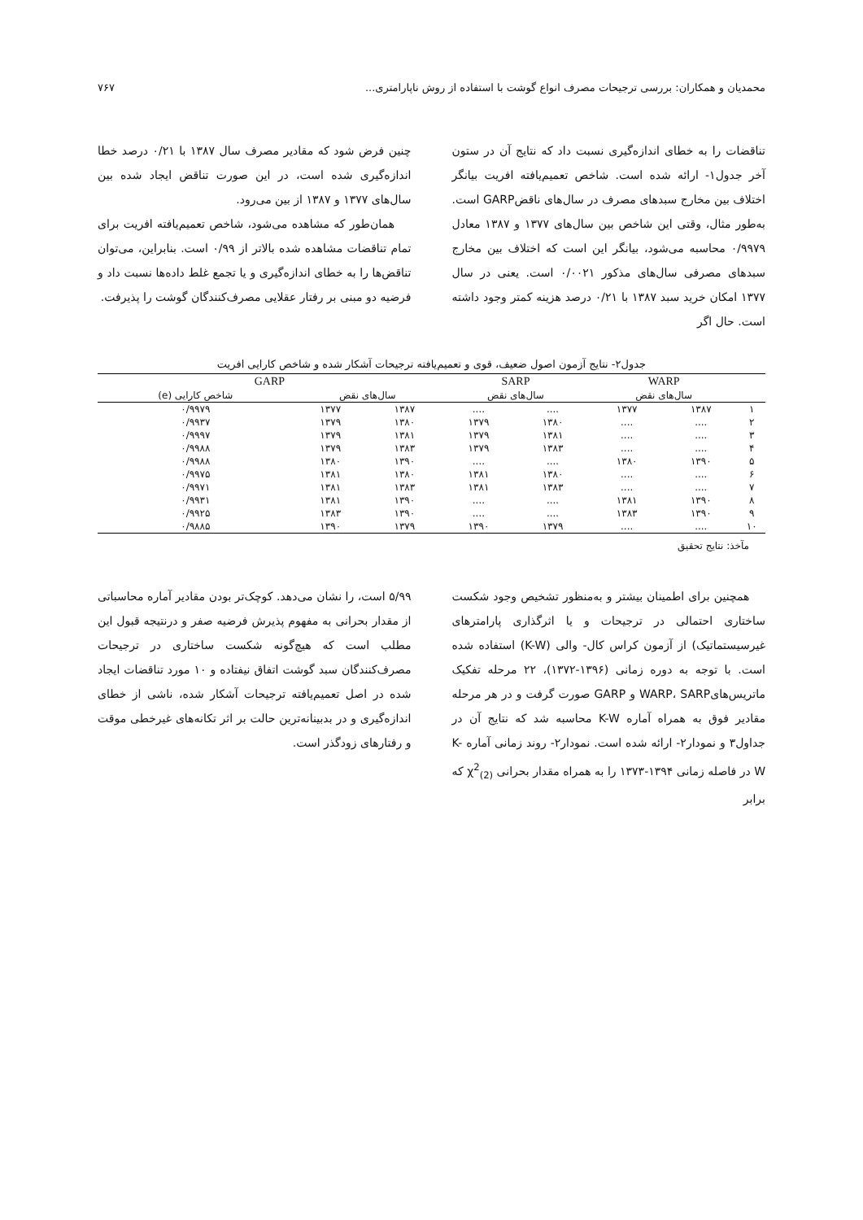محمدیان و همکاران: بررسی ترجیحات مصرف انواع گوشت با استفاده از روش ناپارامتری... ۷۶۷
تناقضات را به خطای اندازه‌گیری نسبت داد که نتایج آن در ستون آخر جدول۱- ارائه شده است. شاخص تعمیم‌یافته افریت بیانگر اختلاف بین مخارج سبدهای مصرف در سال‌های ناقضGARP است. به‌طور مثال، وقتی این شاخص بین سال‌های ۱۳۷۷ و ۱۳۸۷ معادل ۰/۹۹۷۹ محاسبه می‌شود، بیانگر این است که اختلاف بین مخارج سبدهای مصرفی سال‌های مذکور ۰/۰۰۲۱ است. یعنی در سال ۱۳۷۷ امکان خرید سبد ۱۳۸۷ با ۰/۲۱ درصد هزینه کمتر وجود داشته است. حال اگر
چنین فرض شود که مقادیر مصرف سال ۱۳۸۷ با ۰/۲۱ درصد خطا اندازه‌گیری شده است، در این صورت تناقض ایجاد شده بین سال‌های ۱۳۷۷ و ۱۳۸۷ از بین می‌رود.
همان‌طور که مشاهده می‌شود، شاخص تعمیم‌یافته افریت برای تمام تناقضات مشاهده شده بالاتر از ۰/۹۹ است. بنابراین، می‌توان تناقض‌ها را به خطای اندازه‌گیری و یا تجمع غلط داده‌ها نسبت داد و فرضیه دو مبنی بر رفتار عقلایی مصرف‌کنندگان گوشت را پذیرفت.
جدول۲- نتایج آزمون اصول ضعیف، قوی و تعمیم‌یافته ترجیحات آشکار شده و شاخص کارایی افریت
| | WARP | | SARP | | GARP | | |
| --- | --- | --- | --- | --- | --- | --- | --- |
| | سال‌های نقض | | سال‌های نقض | | سال‌های نقض | | شاخص کارایی (e) |
| ۱ | ۱۳۸۷ | ۱۳۷۷ | .... | .... | ۱۳۸۷ | ۱۳۷۷ | ۰/۹۹۷۹ |
| ۲ | .... | .... | ۱۳۸۰ | ۱۳۷۹ | ۱۳۸۰ | ۱۳۷۹ | ۰/۹۹۳۷ |
| ۳ | .... | .... | ۱۳۸۱ | ۱۳۷۹ | ۱۳۸۱ | ۱۳۷۹ | ۰/۹۹۹۷ |
| ۴ | .... | .... | ۱۳۸۳ | ۱۳۷۹ | ۱۳۸۳ | ۱۳۷۹ | ۰/۹۹۸۸ |
| ۵ | ۱۳۹۰ | ۱۳۸۰ | .... | .... | ۱۳۹۰ | ۱۳۸۰ | ۰/۹۹۸۸ |
| ۶ | .... | .... | ۱۳۸۰ | ۱۳۸۱ | ۱۳۸۰ | ۱۳۸۱ | ۰/۹۹۷۵ |
| ۷ | .... | .... | ۱۳۸۳ | ۱۳۸۱ | ۱۳۸۳ | ۱۳۸۱ | ۰/۹۹۷۱ |
| ۸ | ۱۳۹۰ | ۱۳۸۱ | .... | .... | ۱۳۹۰ | ۱۳۸۱ | ۰/۹۹۳۱ |
| ۹ | ۱۳۹۰ | ۱۳۸۳ | .... | .... | ۱۳۹۰ | ۱۳۸۳ | ۰/۹۹۲۵ |
| ۱۰ | .... | .... | ۱۳۷۹ | ۱۳۹۰ | ۱۳۷۹ | ۱۳۹۰ | ۰/۹۸۸۵ |
مآخذ: نتایج تحقیق
همچنین برای اطمینان بیشتر و به‌منظور تشخیص وجود شکست ساختاری احتمالی در ترجیحات و یا اثرگذاری پارامترهای غیرسیستماتیک) از آزمون کراس کال- والی (K-W) استفاده شده است. با توجه به دوره زمانی (۱۳۹۶-۱۳۷۲)، ۲۲ مرحله تفکیک ماتریس‌هایWARP، SARP و GARP صورت گرفت و در هر مرحله مقادیر فوق به همراه آماره K-W محاسبه شد که نتایج آن در جداول۳ و نمودار۲- ارائه شده است. نمودار۲- روند زمانی آماره K-W در فاصله زمانی ۱۳۹۴-۱۳۷۳ را به همراه مقدار بحرانی χ<sup>2</sup><sub>(2)</sub> که برابر
۵/۹۹ است، را نشان می‌دهد. کوچک‌تر بودن مقادیر آماره محاسباتی از مقدار بحرانی به مفهوم پذیرش فرضیه صفر و درنتیجه قبول این مطلب است که هیچ‌گونه شکست ساختاری در ترجیحات مصرف‌کنندگان سبد گوشت اتفاق نیفتاده و ۱۰ مورد تناقضات ایجاد شده در اصل تعمیم‌یافته ترجیحات آشکار شده، ناشی از خطای اندازه‌گیری و در بدبینانه‌ترین حالت بر اثر تکانه‌های غیرخطی موقت و رفتارهای زودگذر است.